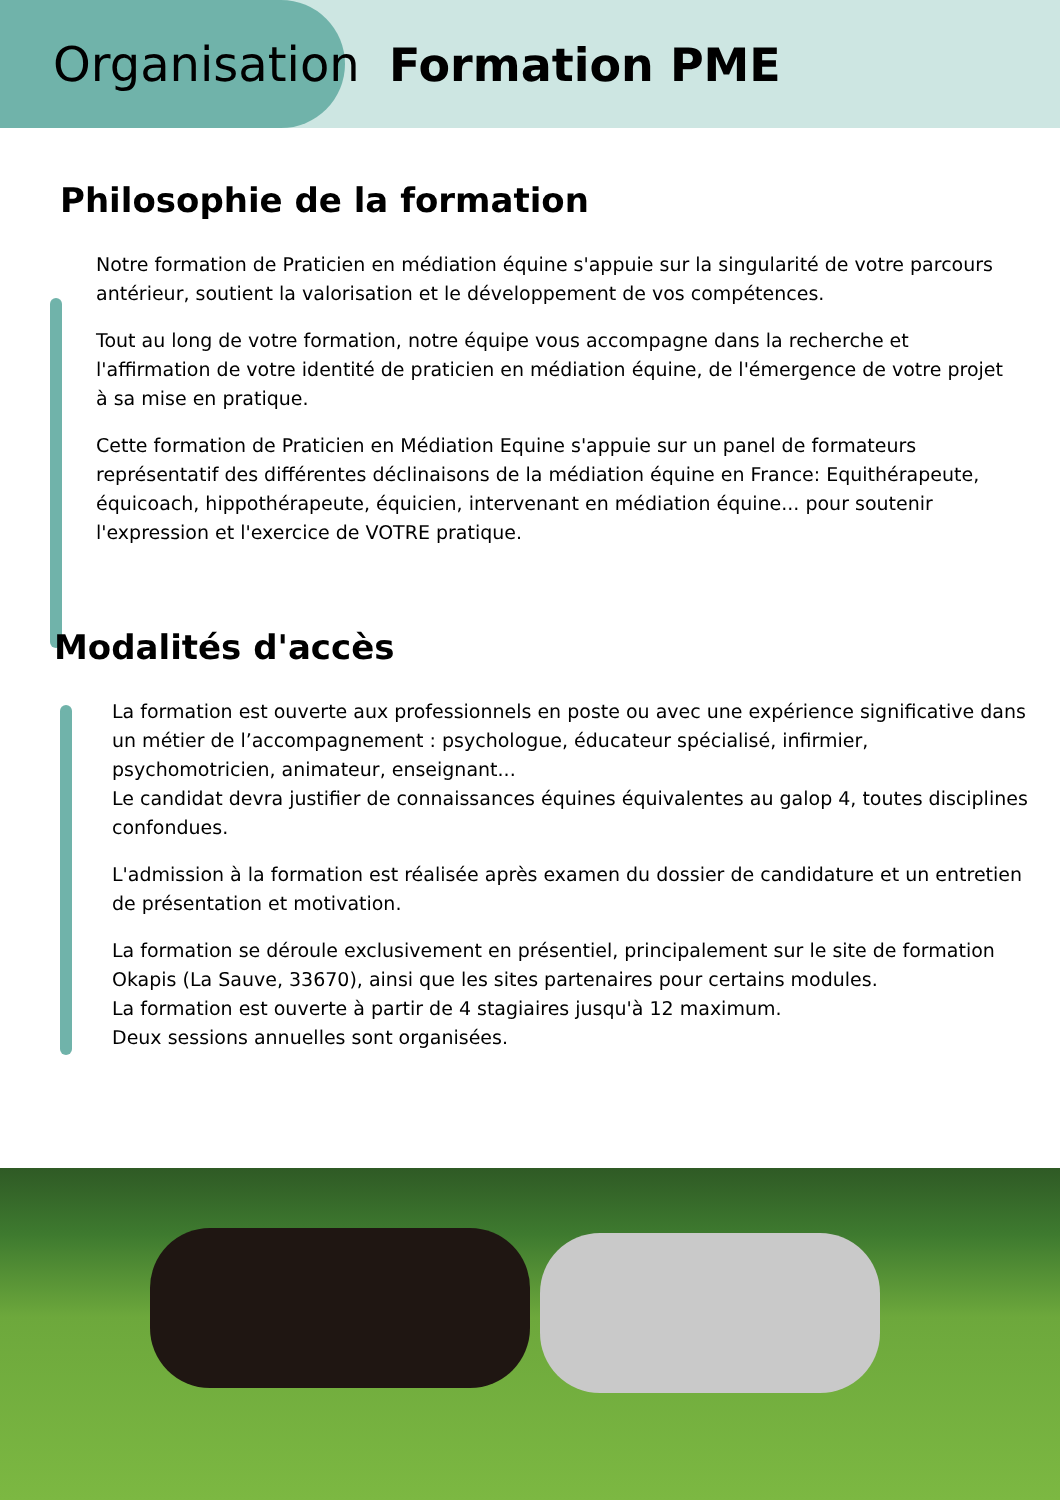Organisation Formation PME
Philosophie de la formation
Notre formation de Praticien en médiation équine s'appuie sur la singularité de votre parcours antérieur, soutient la valorisation et le développement de vos compétences.
Tout au long de votre formation, notre équipe vous accompagne dans la recherche et l'affirmation de votre identité de praticien en médiation équine, de l'émergence de votre projet à sa mise en pratique.
Cette formation de Praticien en Médiation Equine s'appuie sur un panel de formateurs représentatif des différentes déclinaisons de la médiation équine en France: Equithérapeute, équicoach, hippothérapeute, équicien, intervenant en médiation équine... pour soutenir l'expression et l'exercice de VOTRE pratique.
Modalités d'accès
La formation est ouverte aux professionnels en poste ou avec une expérience significative dans un métier de l’accompagnement : psychologue, éducateur spécialisé, infirmier, psychomotricien, animateur, enseignant...
Le candidat devra justifier de connaissances équines équivalentes au galop 4, toutes disciplines confondues.
L'admission à la formation est réalisée après examen du dossier de candidature et un entretien de présentation et motivation.
La formation se déroule exclusivement en présentiel, principalement sur le site de formation Okapis (La Sauve, 33670), ainsi que les sites partenaires pour certains modules.
La formation est ouverte à partir de 4 stagiaires jusqu'à 12 maximum.
Deux sessions annuelles sont organisées.